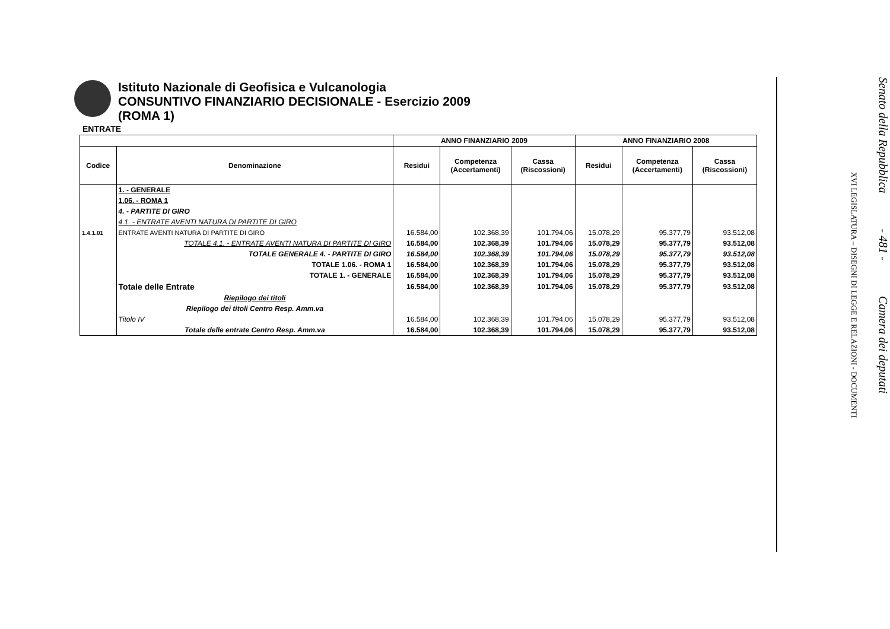Istituto Nazionale di Geofisica e Vulcanologia
CONSUNTIVO FINANZIARIO DECISIONALE - Esercizio 2009
(ROMA 1)
ENTRATE
| | | ANNO FINANZIARIO 2009 | | | ANNO FINANZIARIO 2008 | | |
| --- | --- | --- | --- | --- | --- | --- | --- |
| Codice | Denominazione | Residui | Competenza (Accertamenti) | Cassa (Riscossioni) | Residui | Competenza (Accertamenti) | Cassa (Riscossioni) |
| | 1. - GENERALE | | | | | | |
| | 1.06. - ROMA 1 | | | | | | |
| | 4. - PARTITE DI GIRO | | | | | | |
| | 4.1. - ENTRATE AVENTI NATURA DI PARTITE DI GIRO | | | | | | |
| 1.4.1.01 | ENTRATE AVENTI NATURA DI PARTITE DI GIRO | 16.584,00 | 102.368,39 | 101.794,06 | 15.078,29 | 95.377,79 | 93.512,08 |
| | TOTALE 4.1. - ENTRATE AVENTI NATURA DI PARTITE DI GIRO | 16.584,00 | 102.368,39 | 101.794,06 | 15.078,29 | 95.377,79 | 93.512,08 |
| | TOTALE GENERALE 4. - PARTITE DI GIRO | 16.584,00 | 102.368,39 | 101.794,06 | 15.078,29 | 95.377,79 | 93.512,08 |
| | TOTALE 1.06. - ROMA 1 | 16.584,00 | 102.368,39 | 101.794,06 | 15.078,29 | 95.377,79 | 93.512,08 |
| | TOTALE 1. - GENERALE | 16.584,00 | 102.368,39 | 101.794,06 | 15.078,29 | 95.377,79 | 93.512,08 |
| | Totale delle Entrate | 16.584,00 | 102.368,39 | 101.794,06 | 15.078,29 | 95.377,79 | 93.512,08 |
| | Riepilogo dei titoli | | | | | | |
| | Riepilogo dei titoli Centro Resp. Amm.va | | | | | | |
| | Titolo IV | 16.584,00 | 102.368,39 | 101.794,06 | 15.078,29 | 95.377,79 | 93.512,08 |
| | Totale delle entrate Centro Resp. Amm.va | 16.584,00 | 102.368,39 | 101.794,06 | 15.078,29 | 95.377,79 | 93.512,08 |
Senato della Repubblica - 481 - Camera dei deputati
XVI LEGISLATURA – DISEGNI DI LEGGE E RELAZIONI - DOCUMENTI